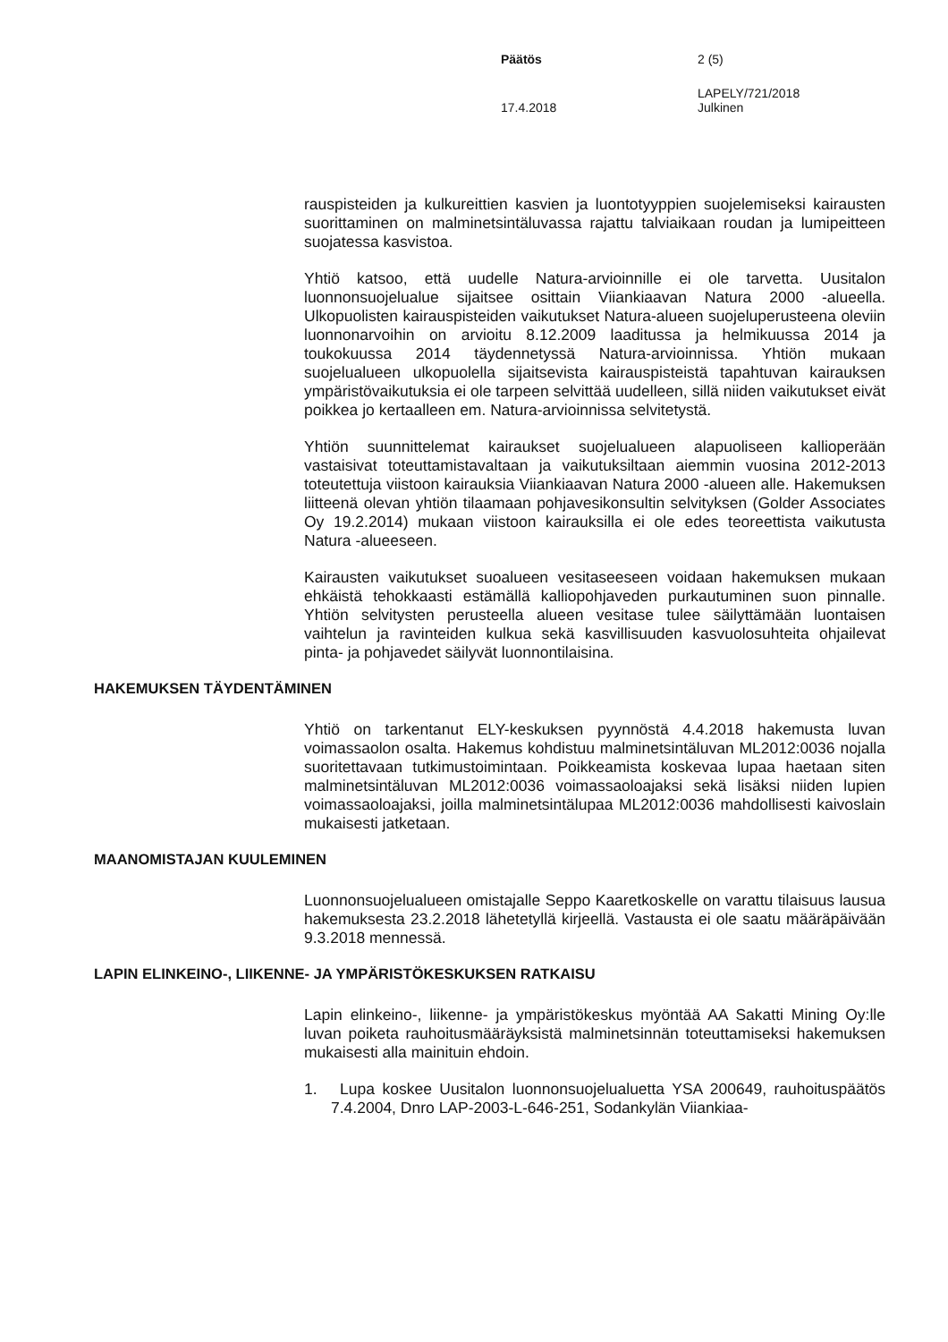Päätös 2 (5)
LAPELY/721/2018
17.4.2018 Julkinen
rauspisteiden ja kulkureittien kasvien ja luontotyyppien suojelemiseksi kairausten suorittaminen on malminetsintäluvassa rajattu talviaikaan roudan ja lumipeitteen suojatessa kasvistoa.
Yhtiö katsoo, että uudelle Natura-arvioinnille ei ole tarvetta. Uusitalon luonnonsuojelualue sijaitsee osittain Viiankiaavan Natura 2000 -alueella. Ulkopuolisten kairauspisteiden vaikutukset Natura-alueen suojeluperusteena oleviin luonnonarvoihin on arvioitu 8.12.2009 laaditussa ja helmikuussa 2014 ja toukokuussa 2014 täydennetyssä Natura-arvioinnissa. Yhtiön mukaan suojelualueen ulkopuolella sijaitsevista kairauspisteistä tapahtuvan kairauksen ympäristövaikutuksia ei ole tarpeen selvittää uudelleen, sillä niiden vaikutukset eivät poikkea jo kertaalleen em. Natura-arvioinnissa selvitetystä.
Yhtiön suunnittelemat kairaukset suojelualueen alapuoliseen kallioperään vastaisivat toteuttamistavaltaan ja vaikutuksiltaan aiemmin vuosina 2012-2013 toteutettuja viistoon kairauksia Viiankiaavan Natura 2000 -alueen alle. Hakemuksen liitteenä olevan yhtiön tilaamaan pohjavesikonsultin selvityksen (Golder Associates Oy 19.2.2014) mukaan viistoon kairauksilla ei ole edes teoreettista vaikutusta Natura -alueeseen.
Kairausten vaikutukset suoalueen vesitaseeseen voidaan hakemuksen mukaan ehkäistä tehokkaasti estämällä kalliopohjaveden purkautuminen suon pinnalle. Yhtiön selvitysten perusteella alueen vesitase tulee säilyttämään luontaisen vaihtelun ja ravinteiden kulkua sekä kasvillisuuden kasvuolosuhteita ohjailevat pinta- ja pohjavedet säilyvät luonnontilaisina.
HAKEMUKSEN TÄYDENTÄMINEN
Yhtiö on tarkentanut ELY-keskuksen pyynnöstä 4.4.2018 hakemusta luvan voimassaolon osalta. Hakemus kohdistuu malminetsintäluvan ML2012:0036 nojalla suoritettavaan tutkimustoimintaan. Poikkeamista koskevaa lupaa haetaan siten malminetsintäluvan ML2012:0036 voimassaoloajaksi sekä lisäksi niiden lupien voimassaoloajaksi, joilla malminetsintälupaa ML2012:0036 mahdollisesti kaivoslain mukaisesti jatketaan.
MAANOMISTAJAN KUULEMINEN
Luonnonsuojelualueen omistajalle Seppo Kaaretkoskelle on varattu tilaisuus lausua hakemuksesta 23.2.2018 lähetetyllä kirjeellä. Vastausta ei ole saatu määräpäivään 9.3.2018 mennessä.
LAPIN ELINKEINO-, LIIKENNE- JA YMPÄRISTÖKESKUKSEN RATKAISU
Lapin elinkeino-, liikenne- ja ympäristökeskus myöntää AA Sakatti Mining Oy:lle luvan poiketa rauhoitusmääräyksistä malminetsinnän toteuttamiseksi hakemuksen mukaisesti alla mainituin ehdoin.
1. Lupa koskee Uusitalon luonnonsuojelualuetta YSA 200649, rauhoituspäätös 7.4.2004, Dnro LAP-2003-L-646-251, Sodankylän Viiankiaa-